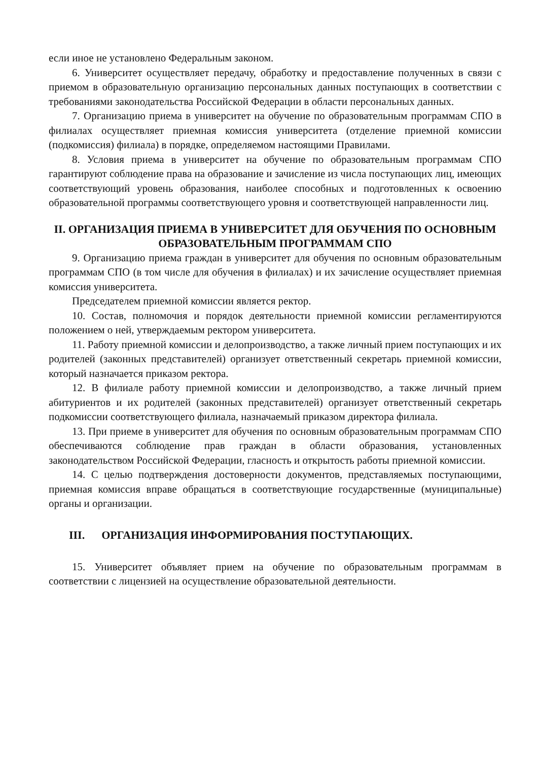если иное не установлено Федеральным законом.
6. Университет осуществляет передачу, обработку и предоставление полученных в связи с приемом в образовательную организацию персональных данных поступающих в соответствии с требованиями законодательства Российской Федерации в области персональных данных.
7. Организацию приема в университет на обучение по образовательным программам СПО в филиалах осуществляет приемная комиссия университета (отделение приемной комиссии (подкомиссия) филиала) в порядке, определяемом настоящими Правилами.
8. Условия приема в университет на обучение по образовательным программам СПО гарантируют соблюдение права на образование и зачисление из числа поступающих лиц, имеющих соответствующий уровень образования, наиболее способных и подготовленных к освоению образовательной программы соответствующего уровня и соответствующей направленности лиц.
II. ОРГАНИЗАЦИЯ ПРИЕМА В УНИВЕРСИТЕТ ДЛЯ ОБУЧЕНИЯ ПО ОСНОВНЫМ ОБРАЗОВАТЕЛЬНЫМ ПРОГРАММАМ СПО
9. Организацию приема граждан в университет для обучения по основным образовательным программам СПО (в том числе для обучения в филиалах) и их зачисление осуществляет приемная комиссия университета.
Председателем приемной комиссии является ректор.
10. Состав, полномочия и порядок деятельности приемной комиссии регламентируются положением о ней, утверждаемым ректором университета.
11. Работу приемной комиссии и делопроизводство, а также личный прием поступающих и их родителей (законных представителей) организует ответственный секретарь приемной комиссии, который назначается приказом ректора.
12. В филиале работу приемной комиссии и делопроизводство, а также личный прием абитуриентов и их родителей (законных представителей) организует ответственный секретарь подкомиссии соответствующего филиала, назначаемый приказом директора филиала.
13. При приеме в университет для обучения по основным образовательным программам СПО обеспечиваются соблюдение прав граждан в области образования, установленных законодательством Российской Федерации, гласность и открытость работы приемной комиссии.
14. С целью подтверждения достоверности документов, представляемых поступающими, приемная комиссия вправе обращаться в соответствующие государственные (муниципальные) органы и организации.
III. ОРГАНИЗАЦИЯ ИНФОРМИРОВАНИЯ ПОСТУПАЮЩИХ.
15. Университет объявляет прием на обучение по образовательным программам в соответствии с лицензией на осуществление образовательной деятельности.